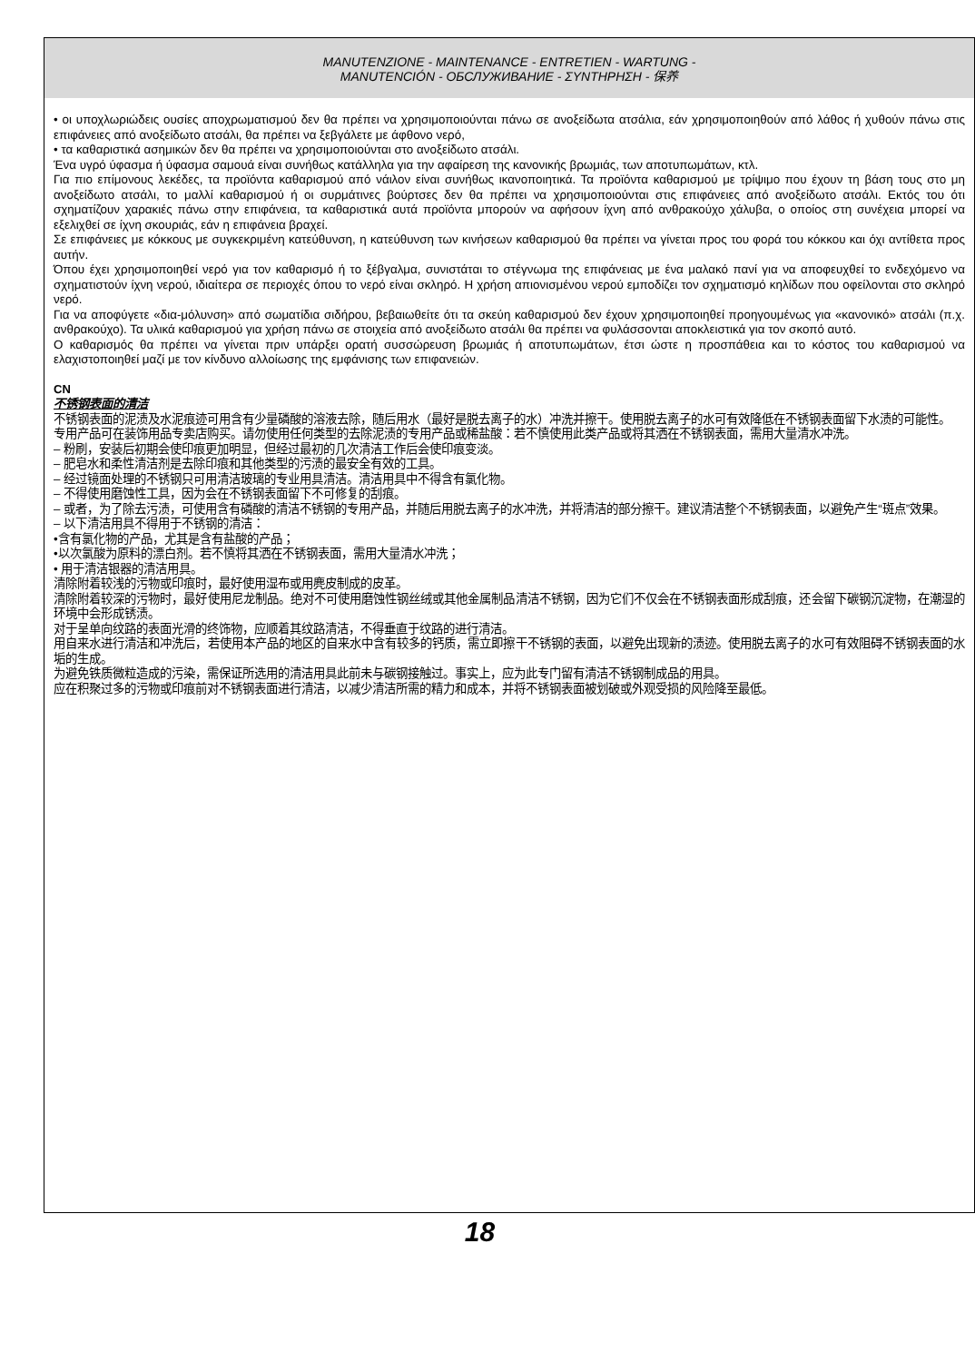MANUTENZIONE - MAINTENANCE - ENTRETIEN - WARTUNG -
MANUTENCIÓN - ОБСЛУЖИВАНИЕ - ΣΥΝΤΗΡΗΣΗ - 保养
• οι υποχλωριώδεις ουσίες αποχρωματισμού δεν θα πρέπει να χρησιμοποιούνται πάνω σε ανοξείδωτα ατσάλια, εάν χρησιμοποιηθούν από λάθος ή χυθούν πάνω στις επιφάνειες από ανοξείδωτο ατσάλι, θα πρέπει να ξεβγάλετε με άφθονο νερό,
• τα καθαριστικά ασημικών δεν θα πρέπει να χρησιμοποιούνται στο ανοξείδωτο ατσάλι.
Ένα υγρό ύφασμα ή ύφασμα σαμουά είναι συνήθως κατάλληλα για την αφαίρεση της κανονικής βρωμιάς, των αποτυπωμάτων, κτλ.
Για πιο επίμονους λεκέδες, τα προϊόντα καθαρισμού από νάιλον είναι συνήθως ικανοποιητικά. Τα προϊόντα καθαρισμού με τρίψιμο που έχουν τη βάση τους στο μη ανοξείδωτο ατσάλι, το μαλλί καθαρισμού ή οι συρμάτινες βούρτσες δεν θα πρέπει να χρησιμοποιούνται στις επιφάνειες από ανοξείδωτο ατσάλι. Εκτός του ότι σχηματίζουν χαρακιές πάνω στην επιφάνεια, τα καθαριστικά αυτά προϊόντα μπορούν να αφήσουν ίχνη από ανθρακούχο χάλυβα, ο οποίος στη συνέχεια μπορεί να εξελιχθεί σε ίχνη σκουριάς, εάν η επιφάνεια βραχεί.
Σε επιφάνειες με κόκκους με συγκεκριμένη κατεύθυνση, η κατεύθυνση των κινήσεων καθαρισμού θα πρέπει να γίνεται προς του φορά του κόκκου και όχι αντίθετα προς αυτήν.
Όπου έχει χρησιμοποιηθεί νερό για τον καθαρισμό ή το ξέβγαλμα, συνιστάται το στέγνωμα της επιφάνειας με ένα μαλακό πανί για να αποφευχθεί το ενδεχόμενο να σχηματιστούν ίχνη νερού, ιδιαίτερα σε περιοχές όπου το νερό είναι σκληρό. Η χρήση απιονισμένου νερού εμποδίζει τον σχηματισμό κηλίδων που οφείλονται στο σκληρό νερό.
Για να αποφύγετε «δια-μόλυνση» από σωματίδια σιδήρου, βεβαιωθείτε ότι τα σκεύη καθαρισμού δεν έχουν χρησιμοποιηθεί προηγουμένως για «κανονικό» ατσάλι (π.χ. ανθρακούχο). Τα υλικά καθαρισμού για χρήση πάνω σε στοιχεία από ανοξείδωτο ατσάλι θα πρέπει να φυλάσσονται αποκλειστικά για τον σκοπό αυτό.
Ο καθαρισμός θα πρέπει να γίνεται πριν υπάρξει ορατή συσσώρευση βρωμιάς ή αποτυπωμάτων, έτσι ώστε η προσπάθεια και το κόστος του καθαρισμού να ελαχιστοποιηθεί μαζί με τον κίνδυνο αλλοίωσης της εμφάνισης των επιφανειών.
CN
不锈钢表面的清洁
不锈钢表面的泥渍及水泥痕迹可用含有少量磷酸的溶液去除，随后用水（最好是脱去离子的水）冲洗并擦干。使用脱去离子的水可有效降低在不锈钢表面留下水渍的可能性。
专用产品可在装饰用品专卖店购买。请勿使用任何类型的去除泥渍的专用产品或稀盐酸：若不慎使用此类产品或将其洒在不锈钢表面，需用大量清水冲洗。
– 粉刷，安装后初期会使印痕更加明显，但经过最初的几次清洁工作后会使印痕变淡。
– 肥皂水和柔性清洁剂是去除印痕和其他类型的污渍的最安全有效的工具。
– 经过镜面处理的不锈钢只可用清洁玻璃的专业用具清洁。清洁用具中不得含有氯化物。
– 不得使用磨蚀性工具，因为会在不锈钢表面留下不可修复的刮痕。
– 或者，为了除去污渍，可使用含有磷酸的清洁不锈钢的专用产品，并随后用脱去离子的水冲洗，并将清洁的部分擦干。建议清洁整个不锈钢表面，以避免产生“斑点”效果。
– 以下清洁用具不得用于不锈钢的清洁：
•含有氯化物的产品，尤其是含有盐酸的产品；
•以次氯酸为原料的漂白剂。若不慎将其洒在不锈钢表面，需用大量清水冲洗；
• 用于清洁银器的清洁用具。
清除附着较浅的污物或印痕时，最好使用湿布或用麂皮制成的皮革。
清除附着较深的污物时，最好使用尼龙制品。绝对不可使用磨蚀性钢丝绒或其他金属制品清洁不锈钢，因为它们不仅会在不锈钢表面形成刮痕，还会留下碳钢沉淀物，在潮湿的环境中会形成锈渍。
对于呈单向纹路的表面光滑的终饰物，应顺着其纹路清洁，不得垂直于纹路的进行清洁。
用自来水进行清洁和冲洗后，若使用本产品的地区的自来水中含有较多的钙质，需立即擦干不锈钢的表面，以避免出现新的渍迹。使用脱去离子的水可有效阻碍不锈钢表面的水垢的生成。
为避免铁质微粒造成的污染，需保证所选用的清洁用具此前未与碳钢接触过。事实上，应为此专门留有清洁不锈钢制成品的用具。
应在积聚过多的污物或印痕前对不锈钢表面进行清洁，以减少清洁所需的精力和成本，并将不锈钢表面被划破或外观受损的风险降至最低。
18